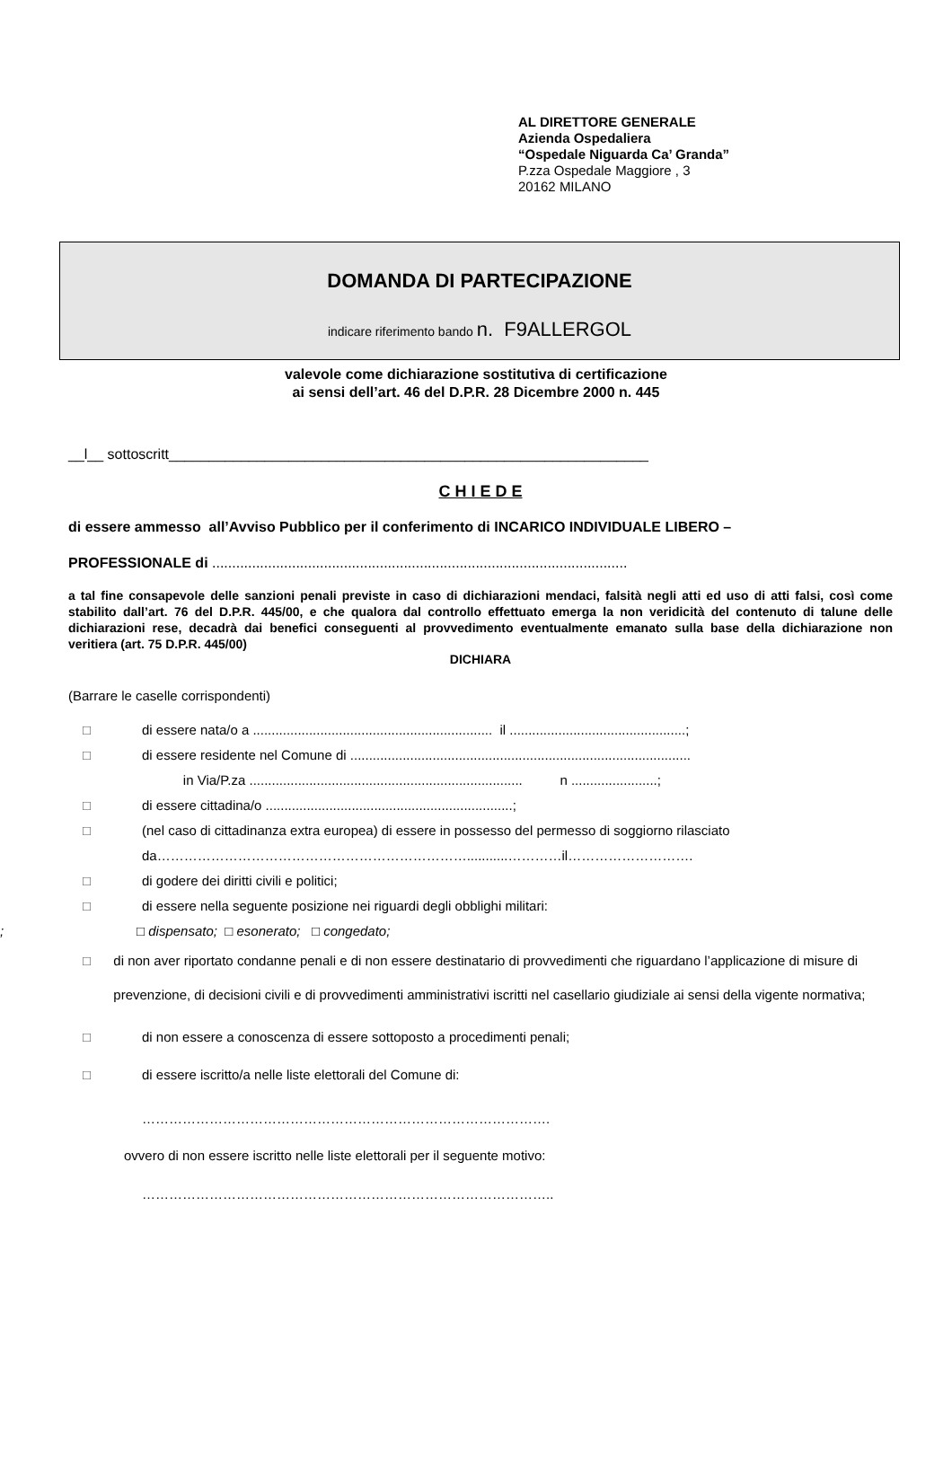AL DIRETTORE GENERALE
Azienda Ospedaliera
“Ospedale Niguarda Ca’ Granda”
P.zza Ospedale Maggiore , 3
20162 MILANO
DOMANDA DI PARTECIPAZIONE
indicare riferimento bando n. F9ALLERGOL
valevole come dichiarazione sostitutiva di certificazione
ai sensi dell’art. 46 del D.P.R. 28 Dicembre 2000 n. 445
__l__ sottoscritt____________________________________________________________
C H I E D E
di essere ammesso all’Avviso Pubblico per il conferimento di INCARICO INDIVIDUALE LIBERO –
PROFESSIONALE di ........................................................................................................
a tal fine consapevole delle sanzioni penali previste in caso di dichiarazioni mendaci, falsità negli atti ed uso di atti falsi, così come stabilito dall’art. 76 del D.P.R. 445/00, e che qualora dal controllo effettuato emerga la non veridicità del contenuto di talune delle dichiarazioni rese, decadrà dai benefici conseguenti al provvedimento eventualmente emanato sulla base della dichiarazione non veritiera (art. 75 D.P.R. 445/00)
DICHIARA
(Barrare le caselle corrispondenti)
□ di essere nata/o a ................................................................ il ...............................................;
□ di essere residente nel Comune di ...........................................................................................
in Via/P.za ......................................................................... n .......................;
□ di essere cittadina/o ..................................................................;
□ (nel caso di cittadinanza extra europea) di essere in possesso del permesso di soggiorno rilasciato
da……………………………………………………………...........…………il……………………….
□ di godere dei diritti civili e politici;
□ di essere nella seguente posizione nei riguardi degli obblighi militari:
; □ dispensato; □ esonerato; □ congedato;
□ di non aver riportato condanne penali e di non essere destinatario di provvedimenti che riguardano l’applicazione di misure di prevenzione, di decisioni civili e di provvedimenti amministrativi iscritti nel casellario giudiziale ai sensi della vigente normativa;
□ di non essere a conoscenza di essere sottoposto a procedimenti penali;
□ di essere iscritto/a nelle liste elettorali del Comune di:
……………………………………………………………………………….
ovvero di non essere iscritto nelle liste elettorali per il seguente motivo:
………………………………………………………………………………..